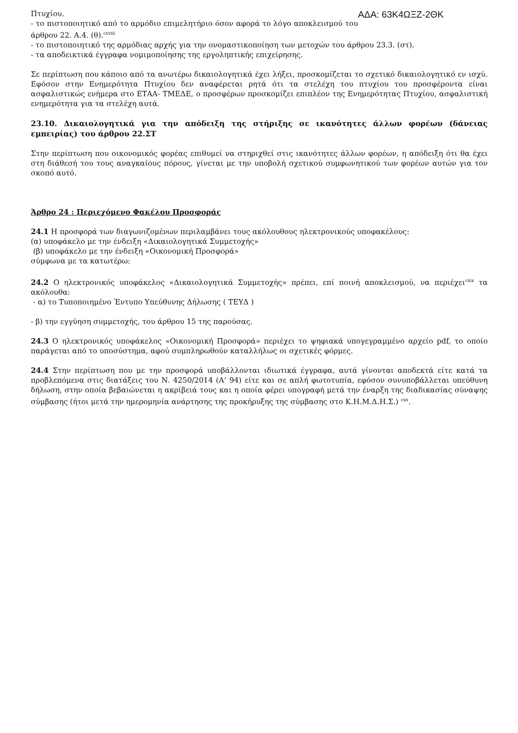ΑΔΑ: 63Κ4ΩΞΖ-2ΘΚ
Πτυχίου.
- το πιστοποιητικό από το αρμόδιο επιμελητήριο όσον αφορά το λόγο αποκλεισμού του άρθρου 22. Α.4. (θ).<sup>cxviii</sup>
- το πιστοποιητικό της αρμόδιας αρχής για την ονομαστικοποίηση των μετοχών του άρθρου 23.3. (στ).
- τα αποδεικτικά έγγραφα νομιμοποίησης της εργοληπτικής επιχείρησης.
Σε περίπτωση που κάποιο από τα ανωτέρω δικαιολογητικά έχει λήξει, προσκομίζεται το σχετικό δικαιολογητικό εν ισχύ. Εφόσον στην Ενημερότητα Πτυχίου δεν αναφέρεται ρητά ότι τα στελέχη του πτυχίου του προσφέροντα είναι ασφαλιστικώς ενήμερα στο ΕΤΑΑ- ΤΜΕΔΕ, ο προσφέρων προσκομίζει επιπλέον της Ενημερότητας Πτυχίου, ασφαλιστική ενημερότητα για τα στελέχη αυτά.
23.10. Δικαιολογητικά για την απόδειξη της στήριξης σε ικανότητες άλλων φορέων (δάνειας εμπειρίας) του άρθρου 22.ΣΤ
Στην περίπτωση που οικονομικός φορέας επιθυμεί να στηριχθεί στις ικανότητες άλλων φορέων, η απόδειξη ότι θα έχει στη διάθεσή του τους αναγκαίους πόρους, γίνεται με την υποβολή σχετικού συμφωνητικού των φορέων αυτών για τον σκοπό αυτό.
Άρθρο 24 : Περιεχόμενο Φακέλου Προσφοράς
24.1 Η προσφορά των διαγωνιζομένων περιλαμβάνει τους ακόλουθους ηλεκτρονικούς υποφακέλους:
(α) υποφάκελο με την ένδειξη «Δικαιολογητικά Συμμετοχής»
(β) υποφάκελο με την ένδειξη «Οικονομική Προσφορά»
σύμφωνα με τα κατωτέρω:
24.2 Ο ηλεκτρονικός υποφάκελος «Δικαιολογητικά Συμμετοχής» πρέπει, επί ποινή αποκλεισμού, να περιέχει<sup>cxix</sup> τα ακόλουθα:
- α) το Τυποποιημένο Έντυπο Υπεύθυνης Δήλωσης ( ΤΕΥΔ )
- β) την εγγύηση συμμετοχής, του άρθρου 15 της παρούσας.
24.3 Ο ηλεκτρονικός υποφάκελος «Οικονομική Προσφορά» περιέχει το ψηφιακά υπογεγραμμένο αρχείο pdf, το οποίο παράγεται από το υποσύστημα, αφού συμπληρωθούν καταλλήλως οι σχετικές φόρμες.
24.4 Στην περίπτωση που με την προσφορά υποβάλλονται ιδιωτικά έγγραφα, αυτά γίνονται αποδεκτά είτε κατά τα προβλεπόμενα στις διατάξεις του Ν. 4250/2014 (Α’ 94) είτε και σε απλή φωτοτυπία, εφόσον συνυποβάλλεται υπεύθυνη δήλωση, στην οποία βεβαιώνεται η ακρίβειά τους και η οποία φέρει υπογραφή μετά την έναρξη της διαδικασίας σύναψης σύμβασης (ήτοι μετά την ημερομηνία ανάρτησης της προκήρυξης της σύμβασης στο Κ.Η.Μ.Δ.Η.Σ.) <sup>cxx</sup>.